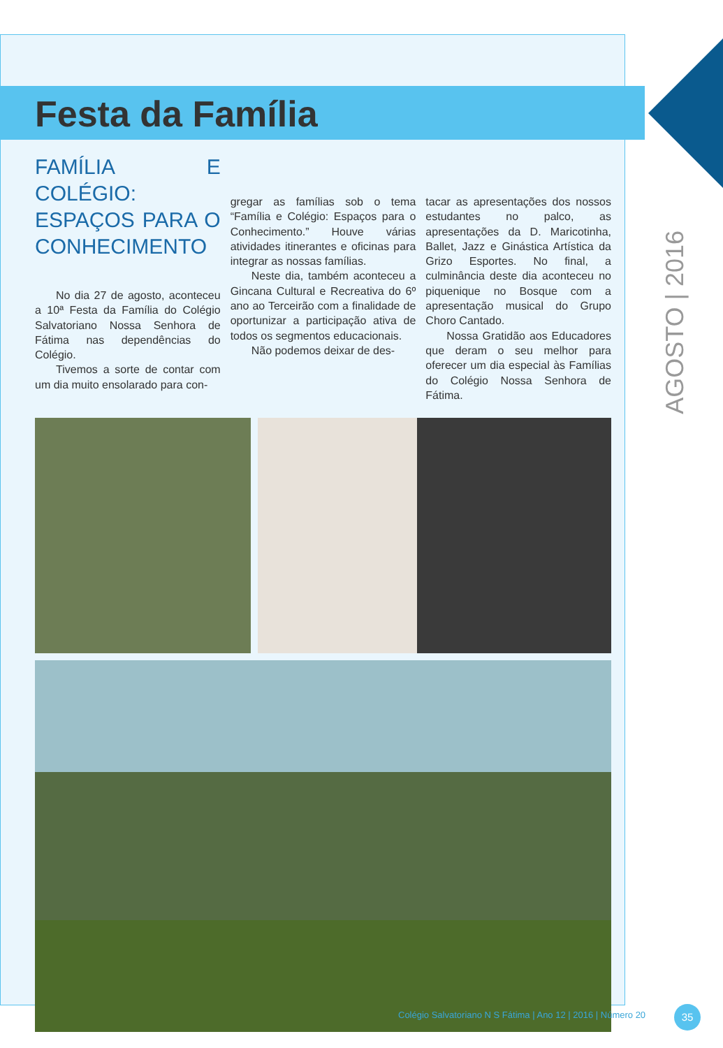Festa da Família
FAMÍLIA E COLÉGIO: ESPAÇOS PARA O CONHECIMENTO
No dia 27 de agosto, aconteceu a 10ª Festa da Família do Colégio Salvatoriano Nossa Senhora de Fátima nas dependências do Colégio.
Tivemos a sorte de contar com um dia muito ensolarado para con-
gregar as famílias sob o tema “Família e Colégio: Espaços para o Conhecimento.” Houve várias atividades itinerantes e oficinas para integrar as nossas famílias.
Neste dia, também aconteceu a Gincana Cultural e Recreativa do 6º ano ao Terceirão com a finalidade de oportunizar a participação ativa de todos os segmentos educacionais.
Não podemos deixar de des-
tacar as apresentações dos nossos estudantes no palco, as apresentações da D. Maricotinha, Ballet, Jazz e Ginástica Artística da Grizo Esportes. No final, a culminância deste dia aconteceu no piquenique no Bosque com a apresentação musical do Grupo Choro Cantado.
Nossa Gratidão aos Educadores que deram o seu melhor para oferecer um dia especial às Famílias do Colégio Nossa Senhora de Fátima.
AGOSTO | 2016
Colégio Salvatoriano N S Fátima | Ano 12 | 2016 | Número 20
35